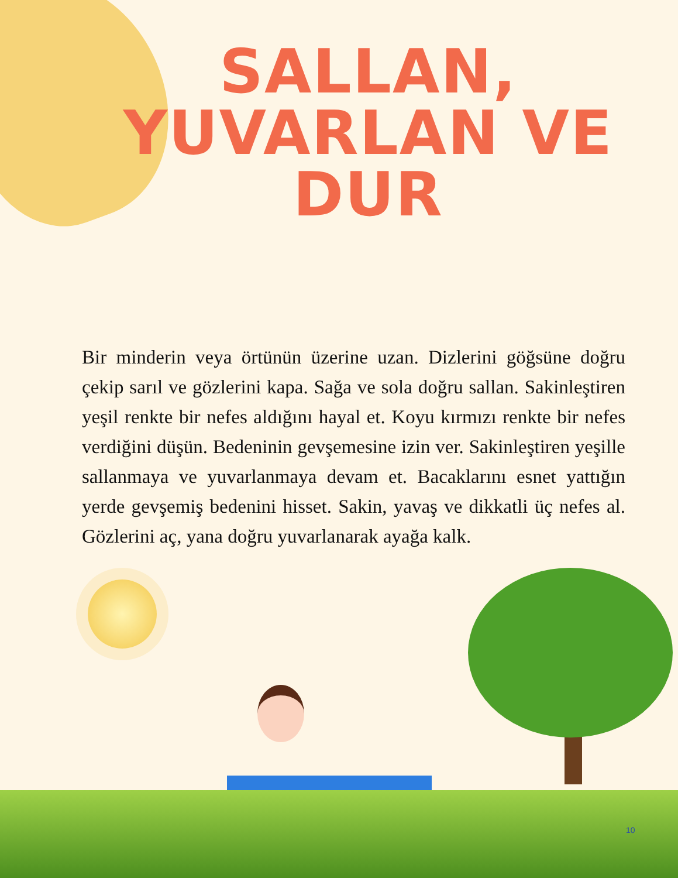SALLAN, YUVARLAN VE DUR
Bir minderin veya örtünün üzerine uzan. Dizlerini göğsüne doğru çekip sarıl ve gözlerini kapa. Sağa ve sola doğru sallan. Sakinleştiren yeşil renkte bir nefes aldığını hayal et. Koyu kırmızı renkte bir nefes verdiğini düşün. Bedeninin gevşemesine izin ver. Sakinleştiren yeşille sallanmaya ve yuvarlanmaya devam et. Bacaklarını esnet yattığın yerde gevşemiş bedenini hisset. Sakin, yavaş ve dikkatli üç nefes al. Gözlerini aç, yana doğru yuvarlanarak ayağa kalk.
10